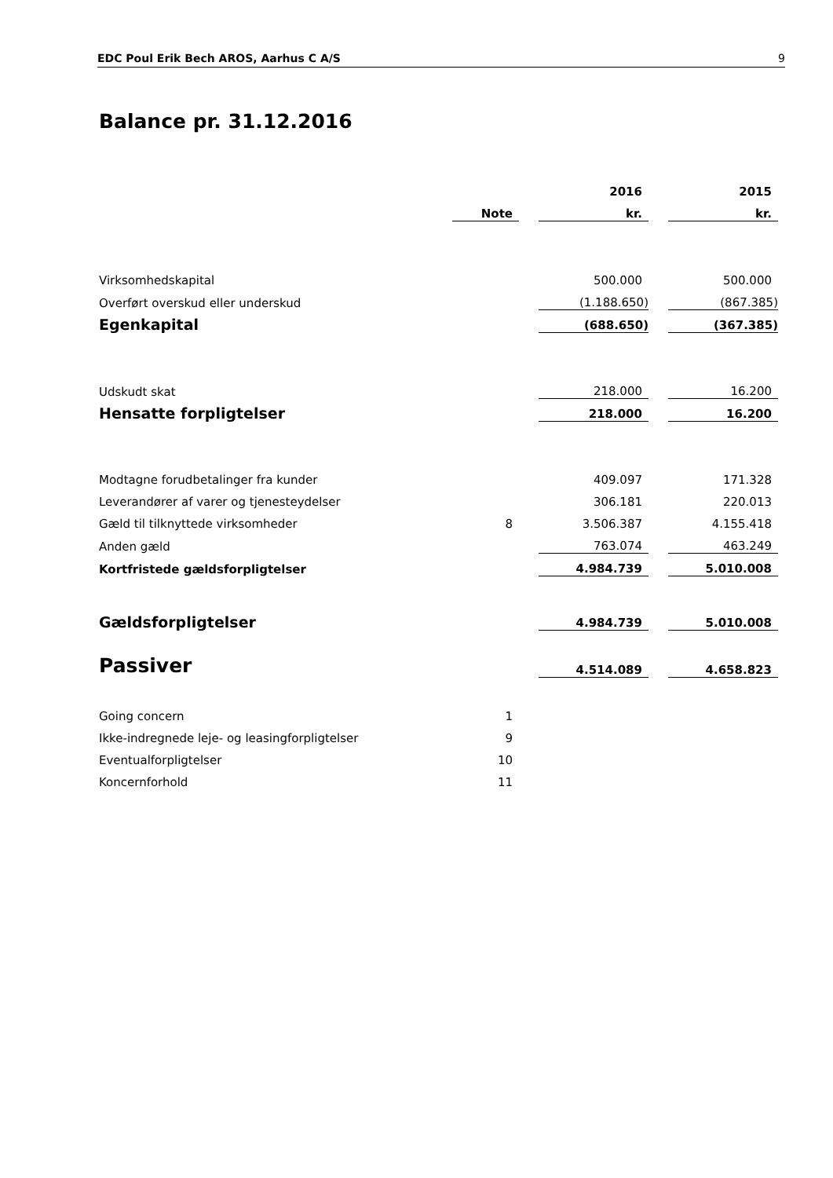EDC Poul Erik Bech AROS, Aarhus C A/S 9
Balance pr. 31.12.2016
| | | | 2016 | | 2015 |
| --- | --- | --- | --- | --- | --- |
| | Note | | kr. | | kr. |
| Virksomhedskapital | | | 500.000 | | 500.000 |
| Overført overskud eller underskud | | | (1.188.650) | | (867.385) |
| Egenkapital | | | (688.650) | | (367.385) |
| Udskudt skat | | | 218.000 | | 16.200 |
| Hensatte forpligtelser | | | 218.000 | | 16.200 |
| Modtagne forudbetalinger fra kunder | | | 409.097 | | 171.328 |
| Leverandører af varer og tjenesteydelser | | | 306.181 | | 220.013 |
| Gæld til tilknyttede virksomheder | 8 | | 3.506.387 | | 4.155.418 |
| Anden gæld | | | 763.074 | | 463.249 |
| Kortfristede gældsforpligtelser | | | 4.984.739 | | 5.010.008 |
| Gældsforpligtelser | | | 4.984.739 | | 5.010.008 |
| Passiver | | | 4.514.089 | | 4.658.823 |
| Going concern | 1 | | | | |
| Ikke-indregnede leje- og leasingforpligtelser | 9 | | | | |
| Eventualforpligtelser | 10 | | | | |
| Koncernforhold | 11 | | | | |